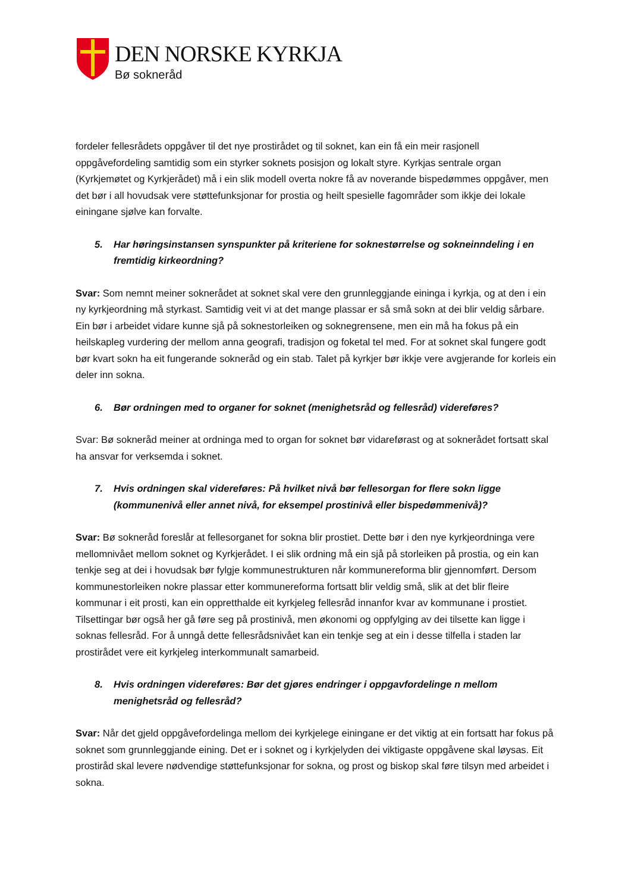DEN NORSKE KYRKJA
Bø sokneråd
fordeler fellesrådets oppgåver til det nye prostirådet og til soknet, kan ein få ein meir rasjonell oppgåvefordeling samtidig som ein styrker soknets posisjon og lokalt styre. Kyrkjas sentrale organ (Kyrkjemøtet og Kyrkjerådet) må i ein slik modell overta nokre få av noverande bispedømmes oppgåver, men det bør i all hovudsak vere støttefunksjonar for prostia og heilt spesielle fagområder som ikkje dei lokale einingane sjølve kan forvalte.
5. Har høringsinstansen synspunkter på kriteriene for soknestørrelse og sokneinndeling i en fremtidig kirkeordning?
Svar: Som nemnt meiner soknerådet at soknet skal vere den grunnleggjande eininga i kyrkja, og at den i ein ny kyrkjeordning må styrkast. Samtidig veit vi at det mange plassar er så små sokn at dei blir veldig sårbare. Ein bør i arbeidet vidare kunne sjå på soknestorleiken og soknegrensene, men ein må ha fokus på ein heilskapleg vurdering der mellom anna geografi, tradisjon og foketal tel med. For at soknet skal fungere godt bør kvart sokn ha eit fungerande sokneråd og ein stab. Talet på kyrkjer bør ikkje vere avgjerande for korleis ein deler inn sokna.
6. Bør ordningen med to organer for soknet (menighetsråd og fellesråd) videreføres?
Svar: Bø sokneråd meiner at ordninga med to organ for soknet bør vidareførast og at soknerådet fortsatt skal ha ansvar for verksemda i soknet.
7. Hvis ordningen skal videreføres: På hvilket nivå bør fellesorgan for flere sokn ligge (kommunenivå eller annet nivå, for eksempel prostinivå eller bispedømmenivå)?
Svar: Bø sokneråd foreslår at fellesorganet for sokna blir prostiet. Dette bør i den nye kyrkjeordninga vere mellomnivået mellom soknet og Kyrkjerådet. I ei slik ordning må ein sjå på storleiken på prostia, og ein kan tenkje seg at dei i hovudsak bør fylgje kommunestrukturen når kommunereforma blir gjennomført. Dersom kommunestorleiken nokre plassar etter kommunereforma fortsatt blir veldig små, slik at det blir fleire kommunar i eit prosti, kan ein oppretthalde eit kyrkjeleg fellesråd innanfor kvar av kommunane i prostiet. Tilsettingar bør også her gå føre seg på prostinivå, men økonomi og oppfylging av dei tilsette kan ligge i soknas fellesråd. For å unngå dette fellesrådsnivået kan ein tenkje seg at ein i desse tilfella i staden lar prostirådet vere eit kyrkjeleg interkommunalt samarbeid.
8. Hvis ordningen videreføres: Bør det gjøres endringer i oppgavfordelinge n mellom menighetsråd og fellesråd?
Svar: Når det gjeld oppgåvefordelinga mellom dei kyrkjelege einingane er det viktig at ein fortsatt har fokus på soknet som grunnleggjande eining. Det er i soknet og i kyrkjelyden dei viktigaste oppgåvene skal løysas. Eit prostiråd skal levere nødvendige støttefunksjonar for sokna, og prost og biskop skal føre tilsyn med arbeidet i sokna.